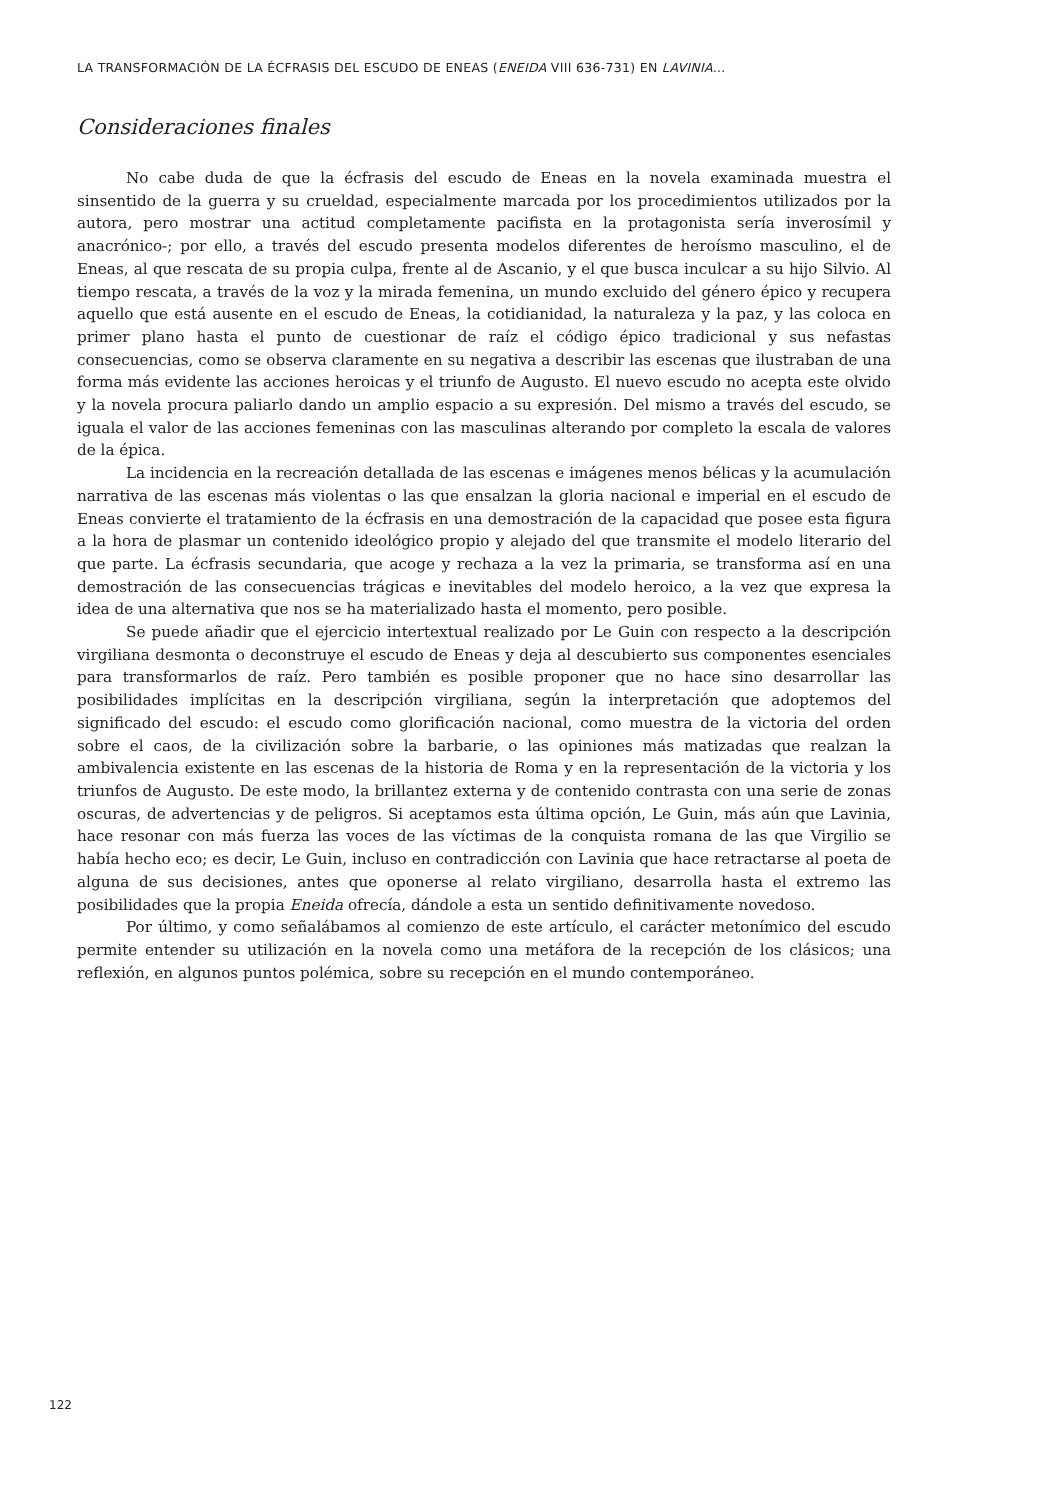LA TRANSFORMACIÓN DE LA ÉCFRASIS DEL ESCUDO DE ENEAS (ENEIDA VIII 636-731) EN LAVINIA…
Consideraciones finales
No cabe duda de que la écfrasis del escudo de Eneas en la novela examinada muestra el sinsentido de la guerra y su crueldad, especialmente marcada por los procedimientos utilizados por la autora, pero mostrar una actitud completamente pacifista en la protagonista sería inverosímil y anacrónico-; por ello, a través del escudo presenta modelos diferentes de heroísmo masculino, el de Eneas, al que rescata de su propia culpa, frente al de Ascanio, y el que busca inculcar a su hijo Silvio. Al tiempo rescata, a través de la voz y la mirada femenina, un mundo excluido del género épico y recupera aquello que está ausente en el escudo de Eneas, la cotidianidad, la naturaleza y la paz, y las coloca en primer plano hasta el punto de cuestionar de raíz el código épico tradicional y sus nefastas consecuencias, como se observa claramente en su negativa a describir las escenas que ilustraban de una forma más evidente las acciones heroicas y el triunfo de Augusto. El nuevo escudo no acepta este olvido y la novela procura paliarlo dando un amplio espacio a su expresión. Del mismo a través del escudo, se iguala el valor de las acciones femeninas con las masculinas alterando por completo la escala de valores de la épica.
La incidencia en la recreación detallada de las escenas e imágenes menos bélicas y la acumulación narrativa de las escenas más violentas o las que ensalzan la gloria nacional e imperial en el escudo de Eneas convierte el tratamiento de la écfrasis en una demostración de la capacidad que posee esta figura a la hora de plasmar un contenido ideológico propio y alejado del que transmite el modelo literario del que parte. La écfrasis secundaria, que acoge y rechaza a la vez la primaria, se transforma así en una demostración de las consecuencias trágicas e inevitables del modelo heroico, a la vez que expresa la idea de una alternativa que nos se ha materializado hasta el momento, pero posible.
Se puede añadir que el ejercicio intertextual realizado por Le Guin con respecto a la descripción virgiliana desmonta o deconstruye el escudo de Eneas y deja al descubierto sus componentes esenciales para transformarlos de raíz. Pero también es posible proponer que no hace sino desarrollar las posibilidades implícitas en la descripción virgiliana, según la interpretación que adoptemos del significado del escudo: el escudo como glorificación nacional, como muestra de la victoria del orden sobre el caos, de la civilización sobre la barbarie, o las opiniones más matizadas que realzan la ambivalencia existente en las escenas de la historia de Roma y en la representación de la victoria y los triunfos de Augusto. De este modo, la brillantez externa y de contenido contrasta con una serie de zonas oscuras, de advertencias y de peligros. Si aceptamos esta última opción, Le Guin, más aún que Lavinia, hace resonar con más fuerza las voces de las víctimas de la conquista romana de las que Virgilio se había hecho eco; es decir, Le Guin, incluso en contradicción con Lavinia que hace retractarse al poeta de alguna de sus decisiones, antes que oponerse al relato virgiliano, desarrolla hasta el extremo las posibilidades que la propia Eneida ofrecía, dándole a esta un sentido definitivamente novedoso.
Por último, y como señalábamos al comienzo de este artículo, el carácter metonímico del escudo permite entender su utilización en la novela como una metáfora de la recepción de los clásicos; una reflexión, en algunos puntos polémica, sobre su recepción en el mundo contemporáneo.
122